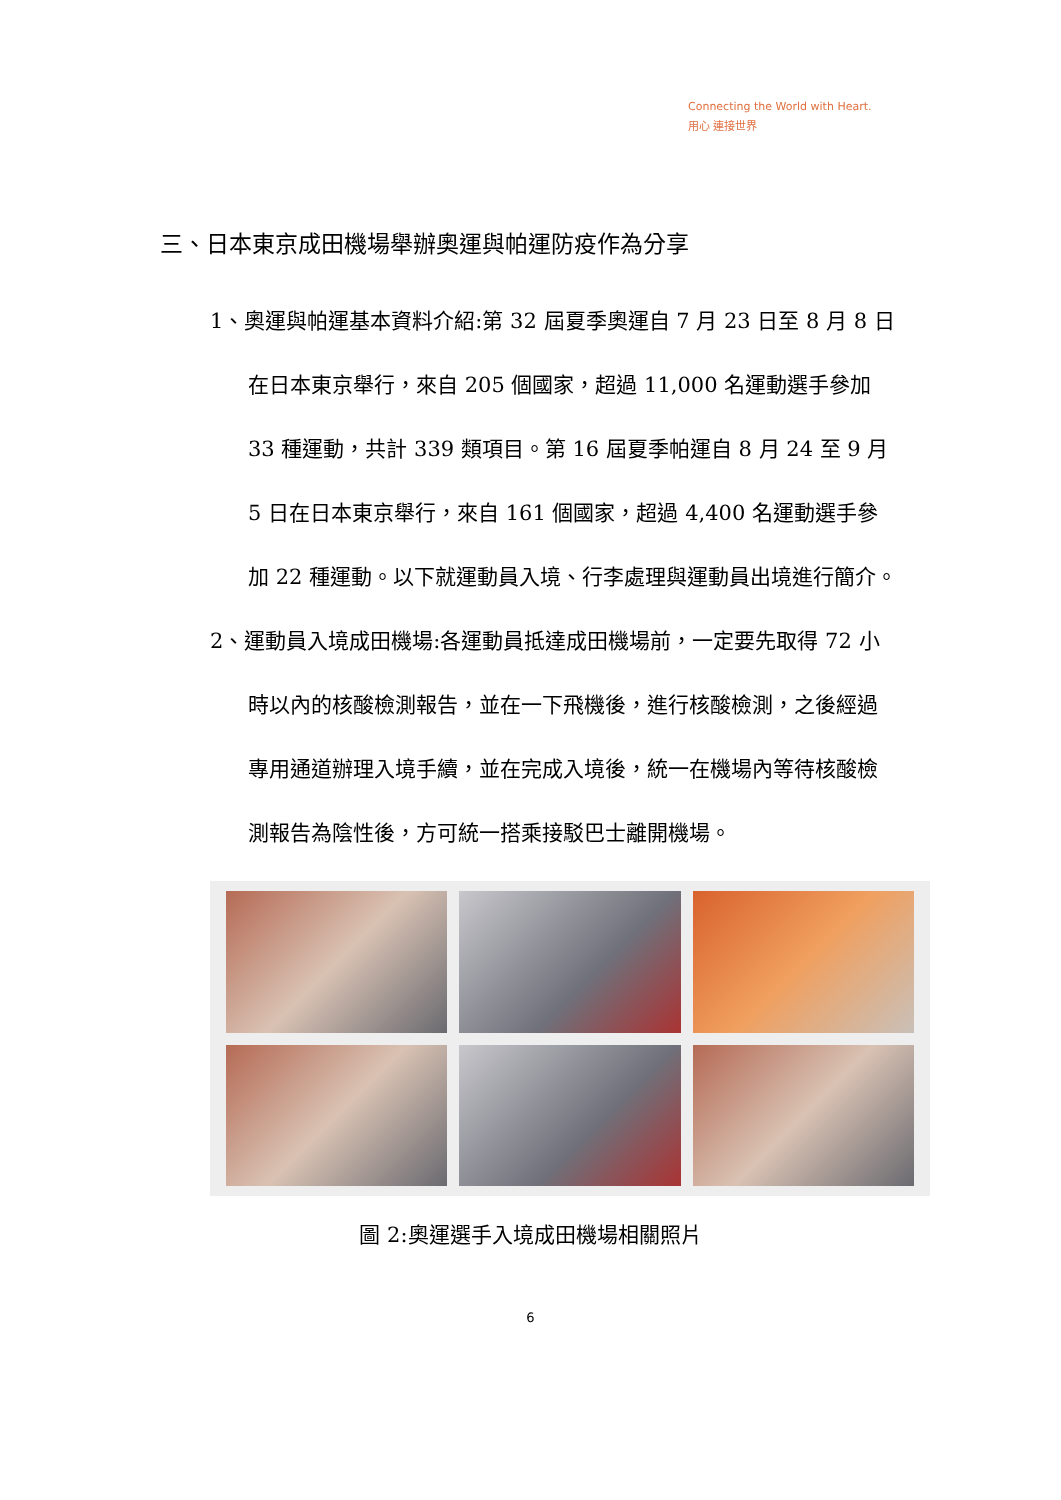Connecting the World with Heart.
用心 連接世界
三、日本東京成田機場舉辦奧運與帕運防疫作為分享
1、奧運與帕運基本資料介紹:第 32 屆夏季奧運自 7 月 23 日至 8 月 8 日在日本東京舉行，來自 205 個國家，超過 11,000 名運動選手參加 33 種運動，共計 339 類項目。第 16 屆夏季帕運自 8 月 24 至 9 月 5 日在日本東京舉行，來自 161 個國家，超過 4,400 名運動選手參加 22 種運動。以下就運動員入境、行李處理與運動員出境進行簡介。
2、運動員入境成田機場:各運動員抵達成田機場前，一定要先取得 72 小時以內的核酸檢測報告，並在一下飛機後，進行核酸檢測，之後經過專用通道辦理入境手續，並在完成入境後，統一在機場內等待核酸檢測報告為陰性後，方可統一搭乘接駁巴士離開機場。
圖 2:奧運選手入境成田機場相關照片
6